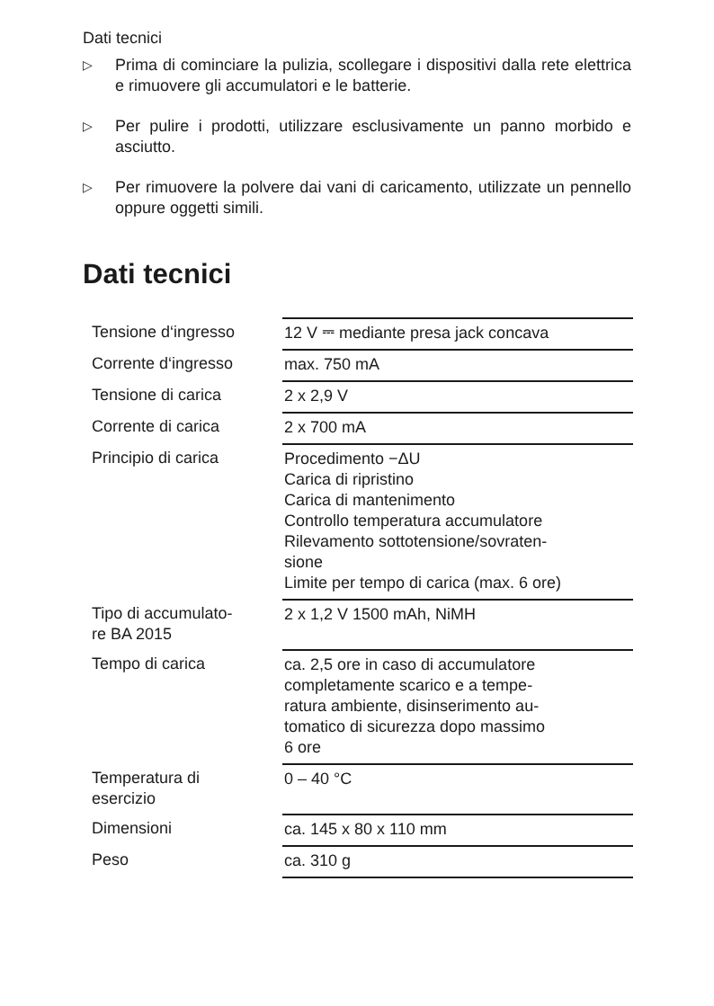Dati tecnici
▷ Prima di cominciare la pulizia, scollegare i dispositivi dalla rete elettrica e rimuovere gli accumulatori e le batterie.
▷ Per pulire i prodotti, utilizzare esclusivamente un panno morbido e asciutto.
▷ Per rimuovere la polvere dai vani di caricamento, utilizzate un pennello oppure oggetti simili.
Dati tecnici
| Tensione d‘ingresso | 12 V ⎓ mediante presa jack concava |
| Corrente d‘ingresso | max. 750 mA |
| Tensione di carica | 2 x 2,9 V |
| Corrente di carica | 2 x 700 mA |
| Principio di carica | Procedimento −ΔU Carica di ripristino Carica di mantenimento Controllo temperatura accumulatore Rilevamento sottotensione/sovraten- sione Limite per tempo di carica (max. 6 ore) |
| Tipo di accumulato- re BA 2015 | 2 x 1,2 V 1500 mAh, NiMH |
| Tempo di carica | ca. 2,5 ore in caso di accumulatore completamente scarico e a tempe- ratura ambiente, disinserimento au- tomatico di sicurezza dopo massimo 6 ore |
| Temperatura di esercizio | 0 – 40 °C |
| Dimensioni | ca. 145 x 80 x 110 mm |
| Peso | ca. 310 g |